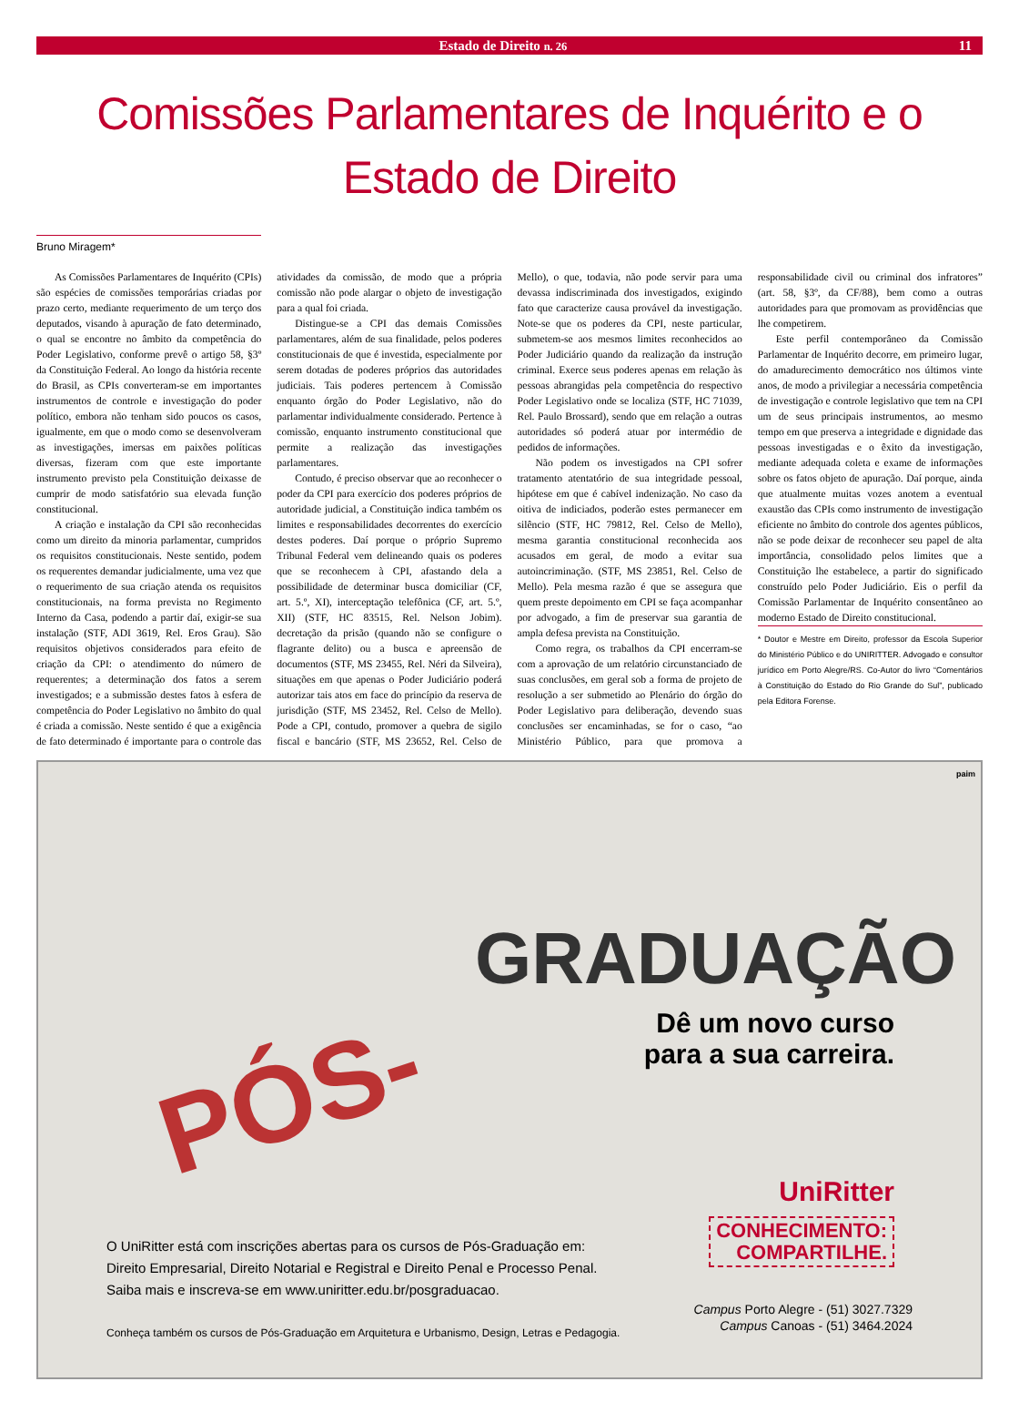Estado de Direito n. 26 11
Comissões Parlamentares de Inquérito e o
Estado de Direito
Bruno Miragem*
As Comissões Parlamentares de Inquérito (CPIs) são espécies de comissões temporárias criadas por prazo certo, mediante requerimento de um terço dos deputados, visando à apuração de fato determinado, o qual se encontre no âmbito da competência do Poder Legislativo, conforme prevê o artigo 58, §3º da Constituição Federal. Ao longo da história recente do Brasil, as CPIs converteram-se em importantes instrumentos de controle e investigação do poder político, embora não tenham sido poucos os casos, igualmente, em que o modo como se desenvolveram as investigações, imersas em paixões políticas diversas, fizeram com que este importante instrumento previsto pela Constituição deixasse de cumprir de modo satisfatório sua elevada função constitucional.
A criação e instalação da CPI são reconhecidas como um direito da minoria parlamentar, cumpridos os requisitos constitucionais. Neste sentido, podem os requerentes demandar judicialmente, uma vez que o requerimento de sua criação atenda os requisitos constitucionais, na forma prevista no Regimento Interno da Casa, podendo a partir daí, exigir-se sua instalação (STF, ADI 3619, Rel. Eros Grau). São requisitos objetivos considerados para efeito de criação da CPI: o atendimento do número de requerentes; a determinação dos fatos a serem investigados; e a submissão destes fatos à esfera de competência do Poder Legislativo no âmbito do qual é criada a comissão. Neste sentido é que a exigência de fato determinado é importante para o controle das atividades da comissão, de modo que a própria comissão não pode alargar o objeto de investigação para a qual foi criada.
Distingue-se a CPI das demais Comissões parlamentares, além de sua finalidade, pelos poderes constitucionais de que é investida, especialmente por serem dotadas de poderes próprios das autoridades judiciais. Tais poderes pertencem à Comissão enquanto órgão do Poder Legislativo, não do parlamentar individualmente considerado. Pertence à comissão, enquanto instrumento constitucional que permite a realização das investigações parlamentares.
Contudo, é preciso observar que ao reconhecer o poder da CPI para exercício dos poderes próprios de autoridade judicial, a Constituição indica também os limites e responsabilidades decorrentes do exercício destes poderes. Daí porque o próprio Supremo Tribunal Federal vem delineando quais os poderes que se reconhecem à CPI, afastando dela a possibilidade de determinar busca domiciliar (CF, art. 5.º, XI), interceptação telefônica (CF, art. 5.º, XII) (STF, HC 83515, Rel. Nelson Jobim). decretação da prisão (quando não se configure o flagrante delito) ou a busca e apreensão de documentos (STF, MS 23455, Rel. Néri da Silveira), situações em que apenas o Poder Judiciário poderá autorizar tais atos em face do princípio da reserva de jurisdição (STF, MS 23452, Rel. Celso de Mello). Pode a CPI, contudo, promover a quebra de sigilo fiscal e bancário (STF, MS 23652, Rel. Celso de Mello), o que, todavia, não pode servir para uma devassa indiscriminada dos investigados, exigindo fato que caracterize causa provável da investigação. Note-se que os poderes da CPI, neste particular, submetem-se aos mesmos limites reconhecidos ao Poder Judiciário quando da realização da instrução criminal. Exerce seus poderes apenas em relação às pessoas abrangidas pela competência do respectivo Poder Legislativo onde se localiza (STF, HC 71039, Rel. Paulo Brossard), sendo que em relação a outras autoridades só poderá atuar por intermédio de pedidos de informações.
Não podem os investigados na CPI sofrer tratamento atentatório de sua integridade pessoal, hipótese em que é cabível indenização. No caso da oitiva de indiciados, poderão estes permanecer em silêncio (STF, HC 79812, Rel. Celso de Mello), mesma garantia constitucional reconhecida aos acusados em geral, de modo a evitar sua autoincriminação. (STF, MS 23851, Rel. Celso de Mello). Pela mesma razão é que se assegura que quem preste depoimento em CPI se faça acompanhar por advogado, a fim de preservar sua garantia de ampla defesa prevista na Constituição.
Como regra, os trabalhos da CPI encerram-se com a aprovação de um relatório circunstanciado de suas conclusões, em geral sob a forma de projeto de resolução a ser submetido ao Plenário do órgão do Poder Legislativo para deliberação, devendo suas conclusões ser encaminhadas, se for o caso, “ao Ministério Público, para que promova a responsabilidade civil ou criminal dos infratores” (art. 58, §3º, da CF/88), bem como a outras autoridades para que promovam as providências que lhe competirem.
Este perfil contemporâneo da Comissão Parlamentar de Inquérito decorre, em primeiro lugar, do amadurecimento democrático nos últimos vinte anos, de modo a privilegiar a necessária competência de investigação e controle legislativo que tem na CPI um de seus principais instrumentos, ao mesmo tempo em que preserva a integridade e dignidade das pessoas investigadas e o êxito da investigação, mediante adequada coleta e exame de informações sobre os fatos objeto de apuração. Daí porque, ainda que atualmente muitas vozes anotem a eventual exaustão das CPIs como instrumento de investigação eficiente no âmbito do controle dos agentes públicos, não se pode deixar de reconhecer seu papel de alta importância, consolidado pelos limites que a Constituição lhe estabelece, a partir do significado construído pelo Poder Judiciário. Eis o perfil da Comissão Parlamentar de Inquérito consentâneo ao moderno Estado de Direito constitucional.
* Doutor e Mestre em Direito, professor da Escola Superior do Ministério Público e do UNIRITTER. Advogado e consultor jurídico em Porto Alegre/RS. Co-Autor do livro “Comentários à Constituição do Estado do Rio Grande do Sul”, publicado pela Editora Forense.
paim
GRADUAÇÃO
PÓS-
Dê um novo curso
para a sua carreira.
UniRitter
CONHECIMENTO:
COMPARTILHE.
O UniRitter está com inscrições abertas para os cursos de Pós-Graduação em:
Direito Empresarial, Direito Notarial e Registral e Direito Penal e Processo Penal.
Saiba mais e inscreva-se em www.uniritter.edu.br/posgraduacao.
Conheça também os cursos de Pós-Graduação em Arquitetura e Urbanismo, Design, Letras e Pedagogia.
Campus Porto Alegre - (51) 3027.7329
Campus Canoas - (51) 3464.2024